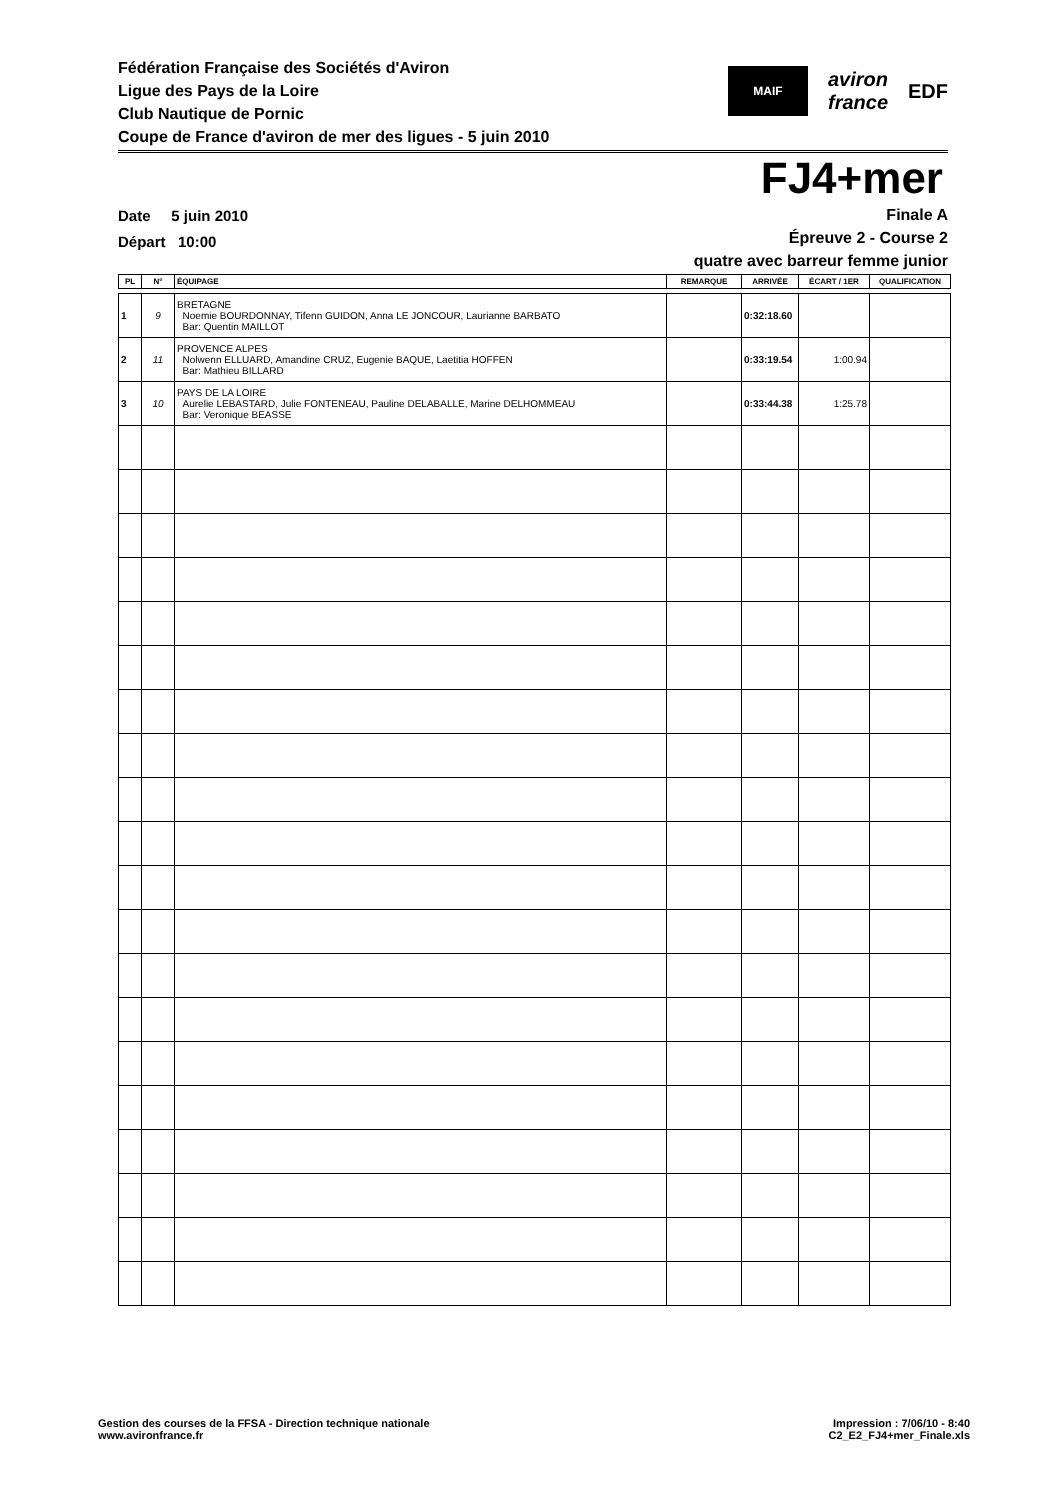Fédération Française des Sociétés d'Aviron
Ligue des Pays de la Loire
Club Nautique de Pornic
Coupe de France d'aviron de mer des ligues - 5 juin 2010
MAIF
aviron
france
EDF
FJ4+mer
Date 5 juin 2010
Départ 10:00
Finale A
Épreuve 2 - Course 2
quatre avec barreur femme junior
| PL | N° | ÉQUIPAGE | REMARQUE | ARRIVÉE | ÉCART / 1ER | QUALIFICATION |
| --- | --- | --- | --- | --- | --- | --- |
| 1 | 9 | BRETAGNE Noemie BOURDONNAY, Tifenn GUIDON, Anna LE JONCOUR, Laurianne BARBATO Bar: Quentin MAILLOT | | 0:32:18.60 | | |
| 2 | 11 | PROVENCE ALPES Nolwenn ELLUARD, Amandine CRUZ, Eugenie BAQUE, Laetitia HOFFEN Bar: Mathieu BILLARD | | 0:33:19.54 | 1:00.94 | |
| 3 | 10 | PAYS DE LA LOIRE Aurelie LEBASTARD, Julie FONTENEAU, Pauline DELABALLE, Marine DELHOMMEAU Bar: Veronique BEASSE | | 0:33:44.38 | 1:25.78 | |
Gestion des courses de la FFSA - Direction technique nationale
www.avironfrance.fr
Impression : 7/06/10 - 8:40
C2_E2_FJ4+mer_Finale.xls